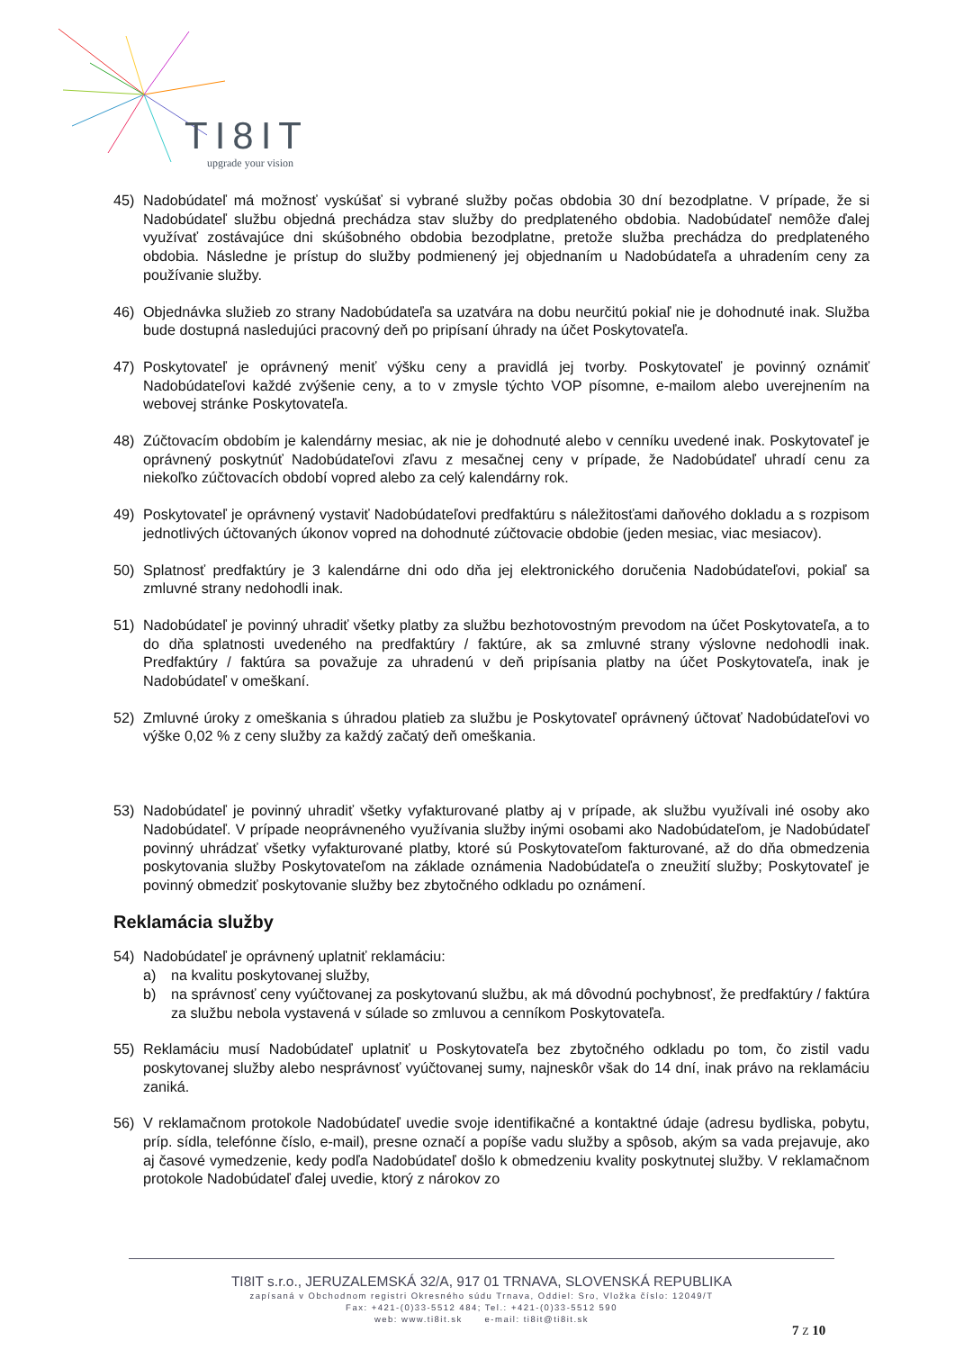TI8IT
upgrade your vision
45) Nadobúdateľ má možnosť vyskúšať si vybrané služby počas obdobia 30 dní bezodplatne. V prípade, že si Nadobúdateľ službu objedná prechádza stav služby do predplateného obdobia. Nadobúdateľ nemôže ďalej využívať zostávajúce dni skúšobného obdobia bezodplatne, pretože služba prechádza do predplateného obdobia. Následne je prístup do služby podmienený jej objednaním u Nadobúdateľa a uhradením ceny za používanie služby.
46) Objednávka služieb zo strany Nadobúdateľa sa uzatvára na dobu neurčitú pokiaľ nie je dohodnuté inak. Služba bude dostupná nasledujúci pracovný deň po pripísaní úhrady na účet Poskytovateľa.
47) Poskytovateľ je oprávnený meniť výšku ceny a pravidlá jej tvorby. Poskytovateľ je povinný oznámiť Nadobúdateľovi každé zvýšenie ceny, a to v zmysle týchto VOP písomne, e-mailom alebo uverejnením na webovej stránke Poskytovateľa.
48) Zúčtovacím obdobím je kalendárny mesiac, ak nie je dohodnuté alebo v cenníku uvedené inak. Poskytovateľ je oprávnený poskytnúť Nadobúdateľovi zľavu z mesačnej ceny v prípade, že Nadobúdateľ uhradí cenu za niekoľko zúčtovacích období vopred alebo za celý kalendárny rok.
49) Poskytovateľ je oprávnený vystaviť Nadobúdateľovi predfaktúru s náležitosťami daňového dokladu a s rozpisom jednotlivých účtovaných úkonov vopred na dohodnuté zúčtovacie obdobie (jeden mesiac, viac mesiacov).
50) Splatnosť predfaktúry je 3 kalendárne dni odo dňa jej elektronického doručenia Nadobúdateľovi, pokiaľ sa zmluvné strany nedohodli inak.
51) Nadobúdateľ je povinný uhradiť všetky platby za službu bezhotovostným prevodom na účet Poskytovateľa, a to do dňa splatnosti uvedeného na predfaktúry / faktúre, ak sa zmluvné strany výslovne nedohodli inak. Predfaktúry / faktúra sa považuje za uhradenú v deň pripísania platby na účet Poskytovateľa, inak je Nadobúdateľ v omeškaní.
52) Zmluvné úroky z omeškania s úhradou platieb za službu je Poskytovateľ oprávnený účtovať Nadobúdateľovi vo výške 0,02 % z ceny služby za každý začatý deň omeškania.
53) Nadobúdateľ je povinný uhradiť všetky vyfakturované platby aj v prípade, ak službu využívali iné osoby ako Nadobúdateľ. V prípade neoprávneného využívania služby inými osobami ako Nadobúdateľom, je Nadobúdateľ povinný uhrádzať všetky vyfakturované platby, ktoré sú Poskytovateľom fakturované, až do dňa obmedzenia poskytovania služby Poskytovateľom na základe oznámenia Nadobúdateľa o zneužití služby; Poskytovateľ je povinný obmedziť poskytovanie služby bez zbytočného odkladu po oznámení.
Reklamácia služby
54) Nadobúdateľ je oprávnený uplatniť reklamáciu:
a) na kvalitu poskytovanej služby,
b) na správnosť ceny vyúčtovanej za poskytovanú službu, ak má dôvodnú pochybnosť, že predfaktúry / faktúra za službu nebola vystavená v súlade so zmluvou a cenníkom Poskytovateľa.
55) Reklamáciu musí Nadobúdateľ uplatniť u Poskytovateľa bez zbytočného odkladu po tom, čo zistil vadu poskytovanej služby alebo nesprávnosť vyúčtovanej sumy, najneskôr však do 14 dní, inak právo na reklamáciu zaniká.
56) V reklamačnom protokole Nadobúdateľ uvedie svoje identifikačné a kontaktné údaje (adresu bydliska, pobytu, príp. sídla, telefónne číslo, e-mail), presne označí a popíše vadu služby a spôsob, akým sa vada prejavuje, ako aj časové vymedzenie, kedy podľa Nadobúdateľ došlo k obmedzeniu kvality poskytnutej služby. V reklamačnom protokole Nadobúdateľ ďalej uvedie, ktorý z nárokov zo
TI8IT s.r.o., JERUZALEMSKÁ 32/A, 917 01 TRNAVA, SLOVENSKÁ REPUBLIKA
zapísaná v Obchodnom registri Okresného súdu Trnava, Oddiel: Sro, Vložka číslo: 12049/T
Fax: +421-(0)33-5512 484; Tel.: +421-(0)33-5512 590
web: www.ti8it.sk e-mail: ti8it@ti8it.sk
7 Z 10